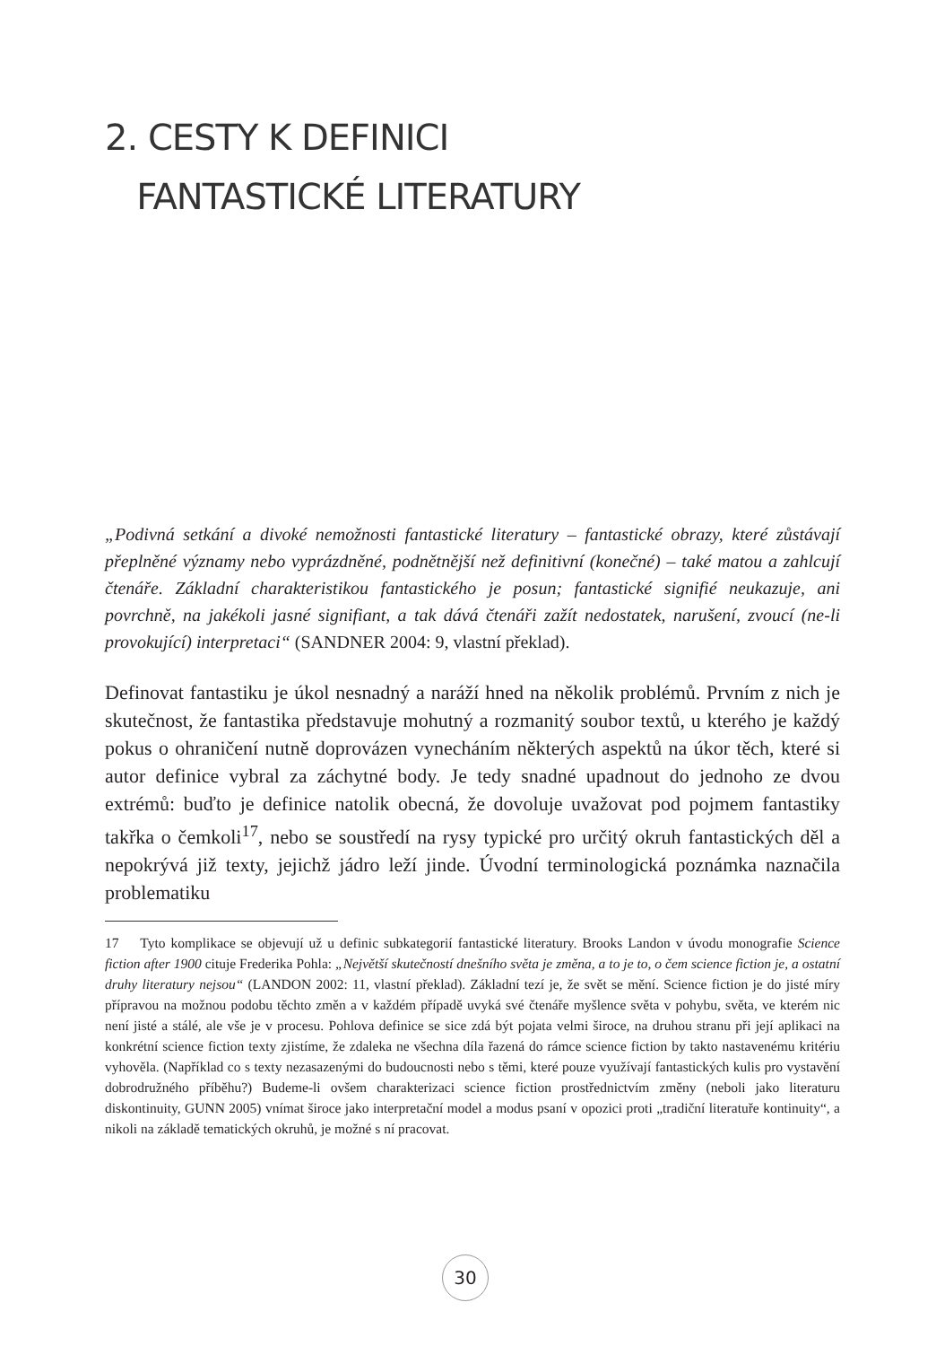2. CESTY K DEFINICI
FANTASTICKÉ LITERATURY
„Podivná setkání a divoké nemožnosti fantastické literatury – fantastické obrazy, které zůstávají přeplněné významy nebo vyprázdněné, podnětnější než definitivní (konečné) – také matou a zahlcují čtenáře. Základní charakteristikou fantastického je posun; fantastické signifié neukazuje, ani povrchně, na jakékoli jasné signifiant, a tak dává čtenáři zažít nedostatek, narušení, zvoucí (ne-li provokující) interpretaci“ (SANDNER 2004: 9, vlastní překlad).
Definovat fantastiku je úkol nesnadný a naráží hned na několik problémů. Prvním z nich je skutečnost, že fantastika představuje mohutný a rozmanitý soubor textů, u kterého je každý pokus o ohraničení nutně doprovázen vynecháním některých aspektů na úkor těch, které si autor definice vybral za záchytné body. Je tedy snadné upadnout do jednoho ze dvou extrémů: buďto je definice natolik obecná, že dovoluje uvažovat pod pojmem fantastiky takřka o čemkoli<sup>17</sup>, nebo se soustředí na rysy typické pro určitý okruh fantastických děl a nepokrývá již texty, jejichž jádro leží jinde. Úvodní terminologická poznámka naznačila problematiku
17 Tyto komplikace se objevují už u definic subkategorií fantastické literatury. Brooks Landon v úvodu monografie Science fiction after 1900 cituje Frederika Pohla: „Největší skutečností dnešního světa je změna, a to je to, o čem science fiction je, a ostatní druhy literatury nejsou“ (LANDON 2002: 11, vlastní překlad). Základní tezí je, že svět se mění. Science fiction je do jisté míry přípravou na možnou podobu těchto změn a v každém případě uvyká své čtenáře myšlence světa v pohybu, světa, ve kterém nic není jisté a stálé, ale vše je v procesu. Pohlova definice se sice zdá být pojata velmi široce, na druhou stranu při její aplikaci na konkrétní science fiction texty zjistíme, že zdaleka ne všechna díla řazená do rámce science fiction by takto nastavenému kritériu vyhověla. (Například co s texty nezasazenými do budoucnosti nebo s těmi, které pouze využívají fantastických kulis pro vystavění dobrodružného příběhu?) Budeme-li ovšem charakterizaci science fiction prostřednictvím změny (neboli jako literaturu diskontinuity, GUNN 2005) vnímat široce jako interpretační model a modus psaní v opozici proti „tradiční literatuře kontinuity“, a nikoli na základě tematických okruhů, je možné s ní pracovat.
30